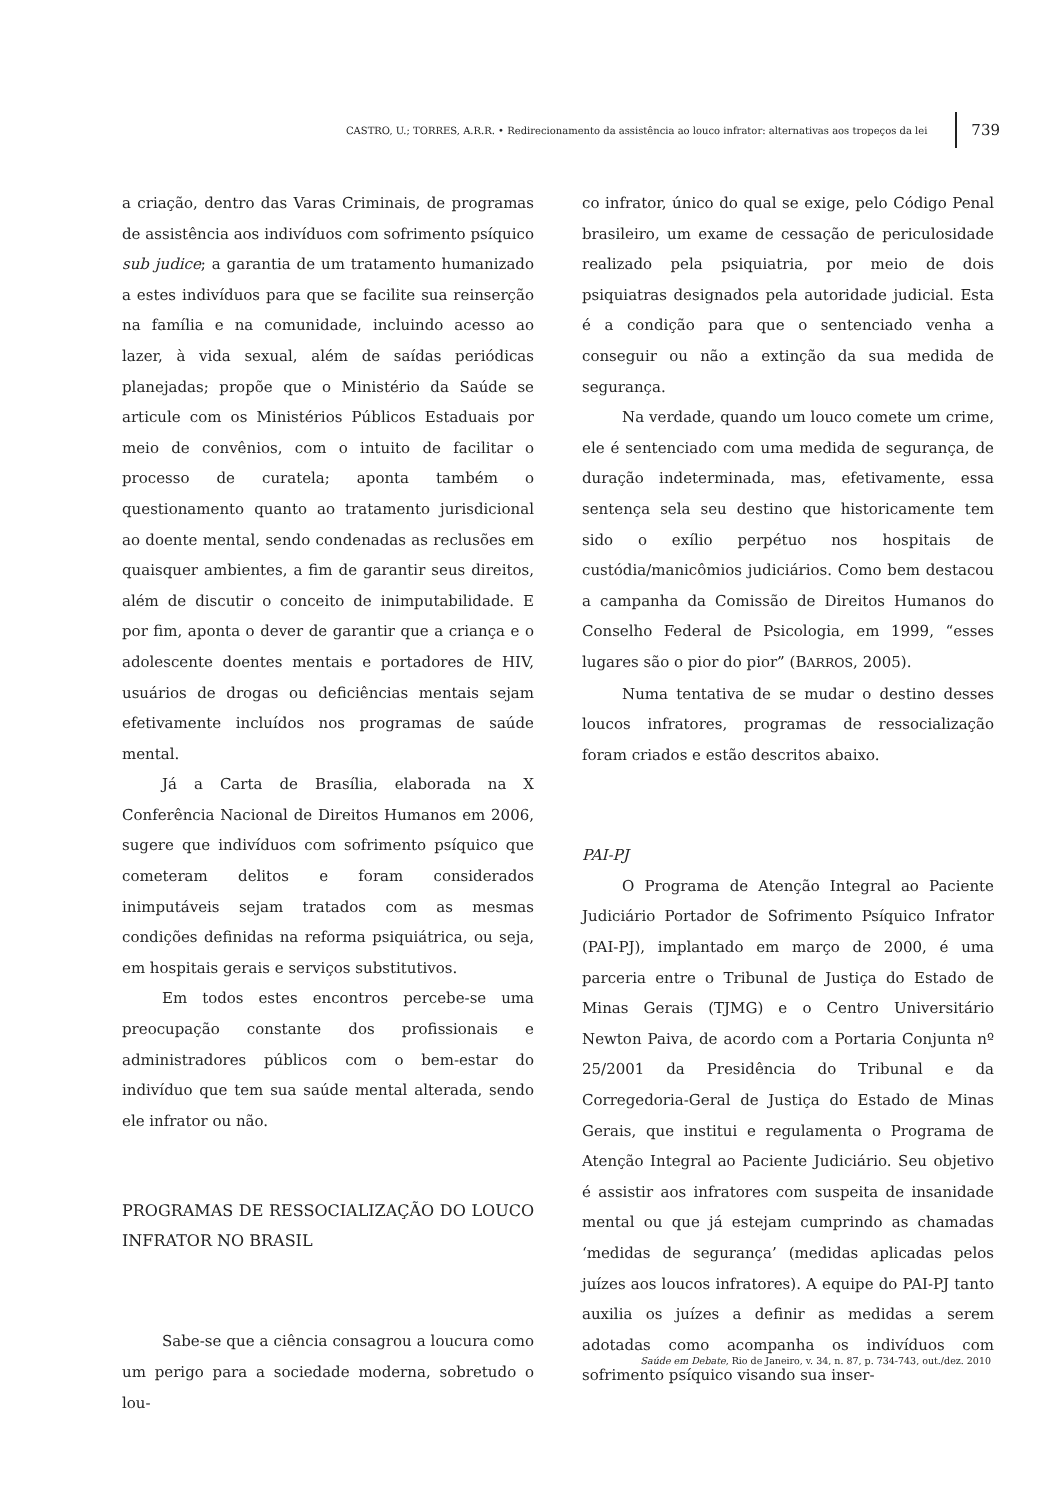CASTRO, U.; TORRES, A.R.R. • Redirecionamento da assistência ao louco infrator: alternativas aos tropeços da lei 739
a criação, dentro das Varas Criminais, de programas de assistência aos indivíduos com sofrimento psíquico sub judice; a garantia de um tratamento humanizado a estes indivíduos para que se facilite sua reinserção na família e na comunidade, incluindo acesso ao lazer, à vida sexual, além de saídas periódicas planejadas; propõe que o Ministério da Saúde se articule com os Ministérios Públicos Estaduais por meio de convênios, com o intuito de facilitar o processo de curatela; aponta também o questionamento quanto ao tratamento jurisdicional ao doente mental, sendo condenadas as reclusões em quaisquer ambientes, a fim de garantir seus direitos, além de discutir o conceito de inimputabilidade. E por fim, aponta o dever de garantir que a criança e o adolescente doentes mentais e portadores de HIV, usuários de drogas ou deficiências mentais sejam efetivamente incluídos nos programas de saúde mental.
Já a Carta de Brasília, elaborada na X Conferência Nacional de Direitos Humanos em 2006, sugere que indivíduos com sofrimento psíquico que cometeram delitos e foram considerados inimputáveis sejam tratados com as mesmas condições definidas na reforma psiquiátrica, ou seja, em hospitais gerais e serviços substitutivos.
Em todos estes encontros percebe-se uma preocupação constante dos profissionais e administradores públicos com o bem-estar do indivíduo que tem sua saúde mental alterada, sendo ele infrator ou não.
PROGRAMAS DE RESSOCIALIZAÇÃO DO LOUCO INFRATOR NO BRASIL
Sabe-se que a ciência consagrou a loucura como um perigo para a sociedade moderna, sobretudo o lou-
co infrator, único do qual se exige, pelo Código Penal brasileiro, um exame de cessação de periculosidade realizado pela psiquiatria, por meio de dois psiquiatras designados pela autoridade judicial. Esta é a condição para que o sentenciado venha a conseguir ou não a extinção da sua medida de segurança.
Na verdade, quando um louco comete um crime, ele é sentenciado com uma medida de segurança, de duração indeterminada, mas, efetivamente, essa sentença sela seu destino que historicamente tem sido o exílio perpétuo nos hospitais de custódia/manicômios judiciários. Como bem destacou a campanha da Comissão de Direitos Humanos do Conselho Federal de Psicologia, em 1999, “esses lugares são o pior do pior” (BARROS, 2005).
Numa tentativa de se mudar o destino desses loucos infratores, programas de ressocialização foram criados e estão descritos abaixo.
PAI-PJ
O Programa de Atenção Integral ao Paciente Judiciário Portador de Sofrimento Psíquico Infrator (PAI-PJ), implantado em março de 2000, é uma parceria entre o Tribunal de Justiça do Estado de Minas Gerais (TJMG) e o Centro Universitário Newton Paiva, de acordo com a Portaria Conjunta nº 25/2001 da Presidência do Tribunal e da Corregedoria-Geral de Justiça do Estado de Minas Gerais, que institui e regulamenta o Programa de Atenção Integral ao Paciente Judiciário. Seu objetivo é assistir aos infratores com suspeita de insanidade mental ou que já estejam cumprindo as chamadas ‘medidas de segurança’ (medidas aplicadas pelos juízes aos loucos infratores). A equipe do PAI-PJ tanto auxilia os juízes a definir as medidas a serem adotadas como acompanha os indivíduos com sofrimento psíquico visando sua inser-
Saúde em Debate, Rio de Janeiro, v. 34, n. 87, p. 734-743, out./dez. 2010